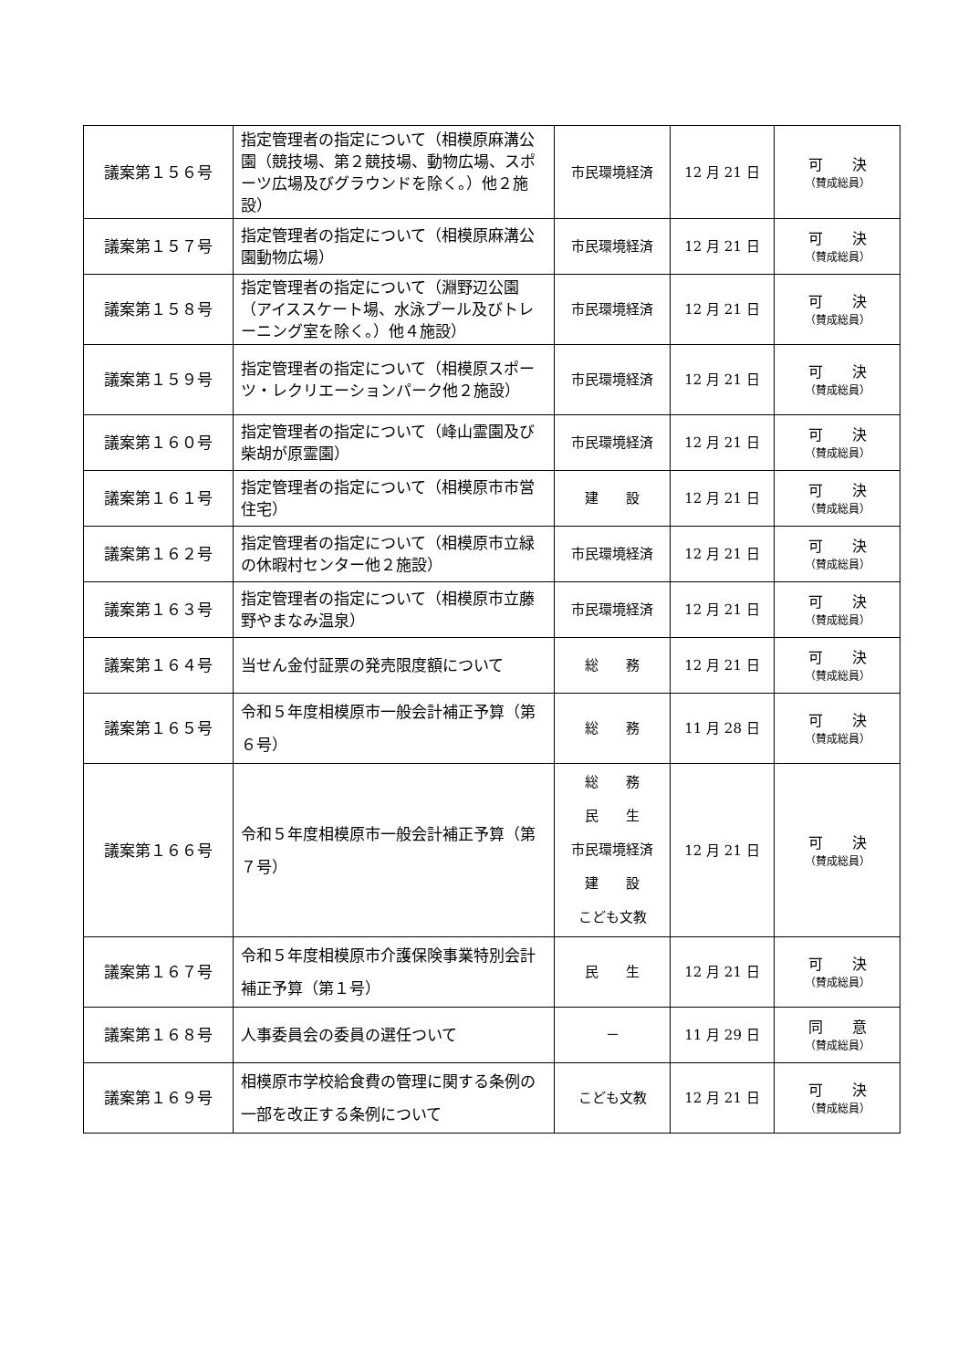| 議案第１５６号 | 指定管理者の指定について（相模原麻溝公園（競技場、第２競技場、動物広場、スポーツ広場及びグラウンドを除く。）他２施設） | 市民環境経済 | 12 月 21 日 | 可 決 （賛成総員） |
| 議案第１５７号 | 指定管理者の指定について（相模原麻溝公園動物広場） | 市民環境経済 | 12 月 21 日 | 可 決 （賛成総員） |
| 議案第１５８号 | 指定管理者の指定について（淵野辺公園（アイススケート場、水泳プール及びトレーニング室を除く。）他４施設） | 市民環境経済 | 12 月 21 日 | 可 決 （賛成総員） |
| 議案第１５９号 | 指定管理者の指定について（相模原スポーツ・レクリエーションパーク他２施設） | 市民環境経済 | 12 月 21 日 | 可 決 （賛成総員） |
| 議案第１６０号 | 指定管理者の指定について（峰山霊園及び柴胡が原霊園） | 市民環境経済 | 12 月 21 日 | 可 決 （賛成総員） |
| 議案第１６１号 | 指定管理者の指定について（相模原市市営住宅） | 建 設 | 12 月 21 日 | 可 決 （賛成総員） |
| 議案第１６２号 | 指定管理者の指定について（相模原市立緑の休暇村センター他２施設） | 市民環境経済 | 12 月 21 日 | 可 決 （賛成総員） |
| 議案第１６３号 | 指定管理者の指定について（相模原市立藤野やまなみ温泉） | 市民環境経済 | 12 月 21 日 | 可 決 （賛成総員） |
| 議案第１６４号 | 当せん金付証票の発売限度額について | 総 務 | 12 月 21 日 | 可 決 （賛成総員） |
| 議案第１６５号 | 令和５年度相模原市一般会計補正予算（第６号） | 総 務 | 11 月 28 日 | 可 決 （賛成総員） |
| 議案第１６６号 | 令和５年度相模原市一般会計補正予算（第７号） | 総 務 民 生 市民環境経済 建 設 こども文教 | 12 月 21 日 | 可 決 （賛成総員） |
| 議案第１６７号 | 令和５年度相模原市介護保険事業特別会計補正予算（第１号） | 民 生 | 12 月 21 日 | 可 決 （賛成総員） |
| 議案第１６８号 | 人事委員会の委員の選任ついて | － | 11 月 29 日 | 同 意 （賛成総員） |
| 議案第１６９号 | 相模原市学校給食費の管理に関する条例の一部を改正する条例について | こども文教 | 12 月 21 日 | 可 決 （賛成総員） |